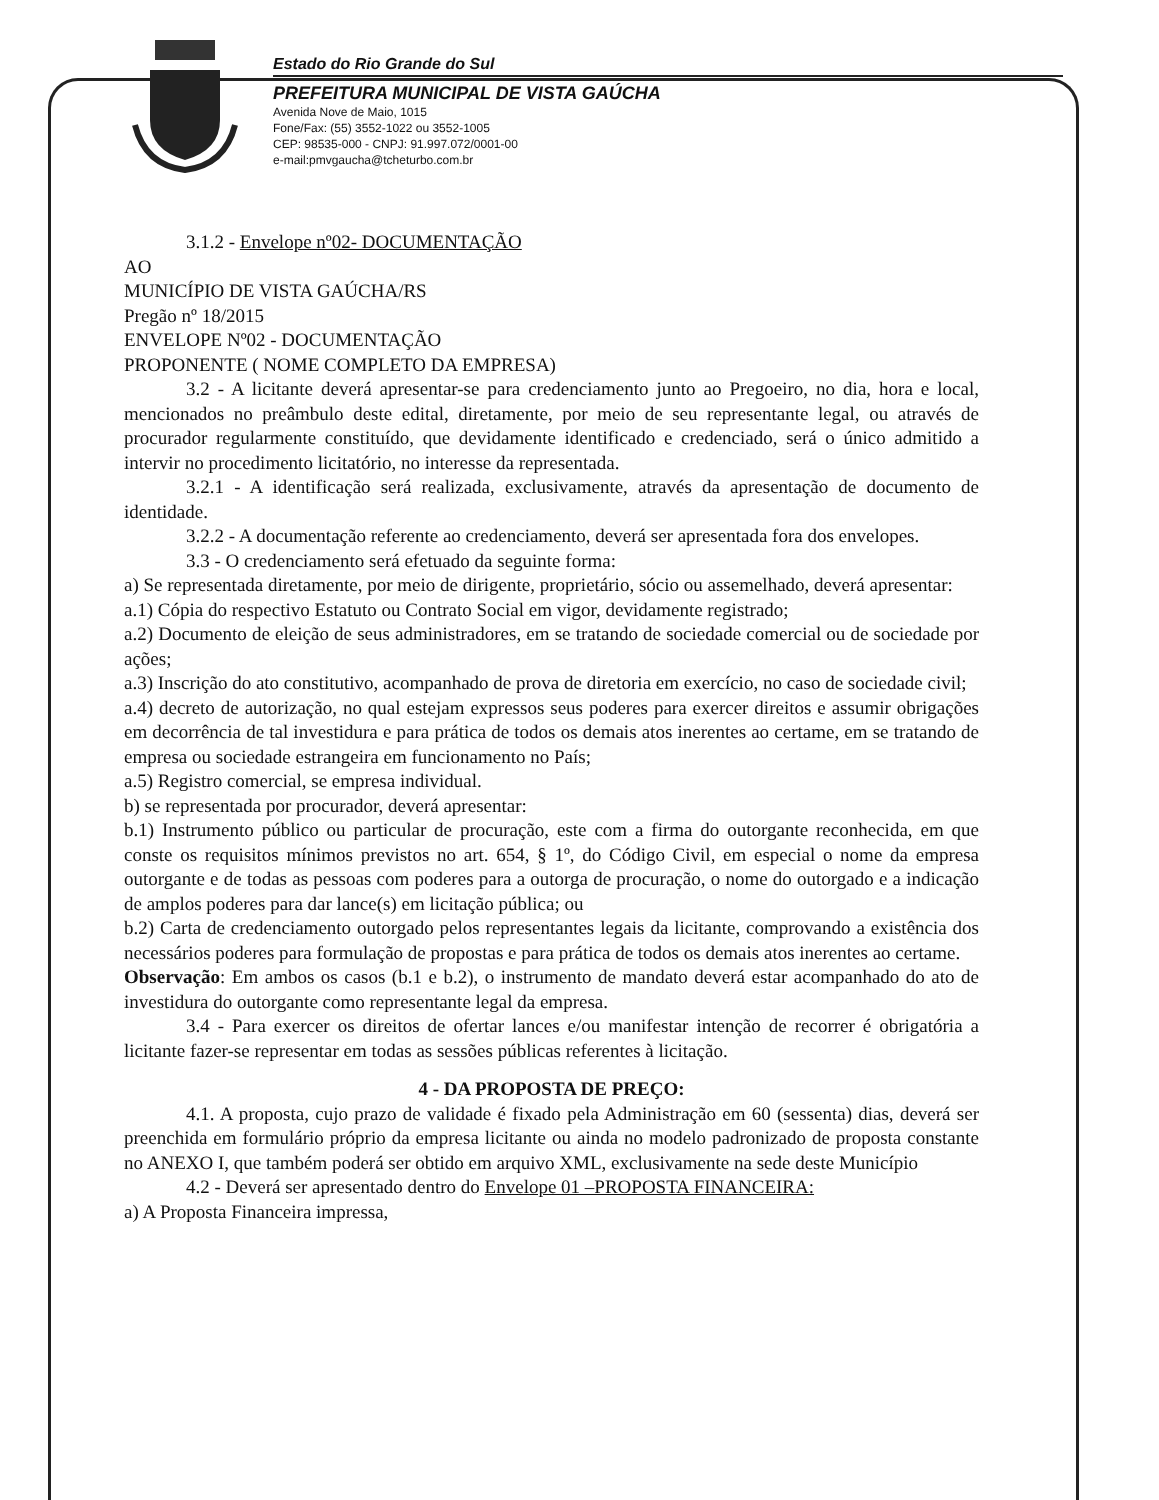Estado do Rio Grande do Sul
PREFEITURA MUNICIPAL DE VISTA GAÚCHA
Avenida Nove de Maio, 1015
Fone/Fax: (55) 3552-1022 ou 3552-1005
CEP: 98535-000 - CNPJ: 91.997.072/0001-00
e-mail:pmvgaucha@tcheturbo.com.br
3.1.2 - Envelope nº02- DOCUMENTAÇÃO
AO
MUNICÍPIO DE VISTA GAÚCHA/RS
Pregão nº 18/2015
ENVELOPE Nº02 - DOCUMENTAÇÃO
PROPONENTE ( NOME COMPLETO DA EMPRESA)
3.2 - A licitante deverá apresentar-se para credenciamento junto ao Pregoeiro, no dia, hora e local, mencionados no preâmbulo deste edital, diretamente, por meio de seu representante legal, ou através de procurador regularmente constituído, que devidamente identificado e credenciado, será o único admitido a intervir no procedimento licitatório, no interesse da representada.
3.2.1 - A identificação será realizada, exclusivamente, através da apresentação de documento de identidade.
3.2.2 - A documentação referente ao credenciamento, deverá ser apresentada fora dos envelopes.
3.3 - O credenciamento será efetuado da seguinte forma:
a) Se representada diretamente, por meio de dirigente, proprietário, sócio ou assemelhado, deverá apresentar:
a.1) Cópia do respectivo Estatuto ou Contrato Social em vigor, devidamente registrado;
a.2) Documento de eleição de seus administradores, em se tratando de sociedade comercial ou de sociedade por ações;
a.3) Inscrição do ato constitutivo, acompanhado de prova de diretoria em exercício, no caso de sociedade civil;
a.4) decreto de autorização, no qual estejam expressos seus poderes para exercer direitos e assumir obrigações em decorrência de tal investidura e para prática de todos os demais atos inerentes ao certame, em se tratando de empresa ou sociedade estrangeira em funcionamento no País;
a.5) Registro comercial, se empresa individual.
b) se representada por procurador, deverá apresentar:
b.1) Instrumento público ou particular de procuração, este com a firma do outorgante reconhecida, em que conste os requisitos mínimos previstos no art. 654, § 1º, do Código Civil, em especial o nome da empresa outorgante e de todas as pessoas com poderes para a outorga de procuração, o nome do outorgado e a indicação de amplos poderes para dar lance(s) em licitação pública; ou
b.2) Carta de credenciamento outorgado pelos representantes legais da licitante, comprovando a existência dos necessários poderes para formulação de propostas e para prática de todos os demais atos inerentes ao certame.
Observação: Em ambos os casos (b.1 e b.2), o instrumento de mandato deverá estar acompanhado do ato de investidura do outorgante como representante legal da empresa.
3.4 - Para exercer os direitos de ofertar lances e/ou manifestar intenção de recorrer é obrigatória a licitante fazer-se representar em todas as sessões públicas referentes à licitação.
4 - DA PROPOSTA DE PREÇO:
4.1. A proposta, cujo prazo de validade é fixado pela Administração em 60 (sessenta) dias, deverá ser preenchida em formulário próprio da empresa licitante ou ainda no modelo padronizado de proposta constante no ANEXO I, que também poderá ser obtido em arquivo XML, exclusivamente na sede deste Município
4.2 - Deverá ser apresentado dentro do Envelope 01 –PROPOSTA FINANCEIRA:
a) A Proposta Financeira impressa,